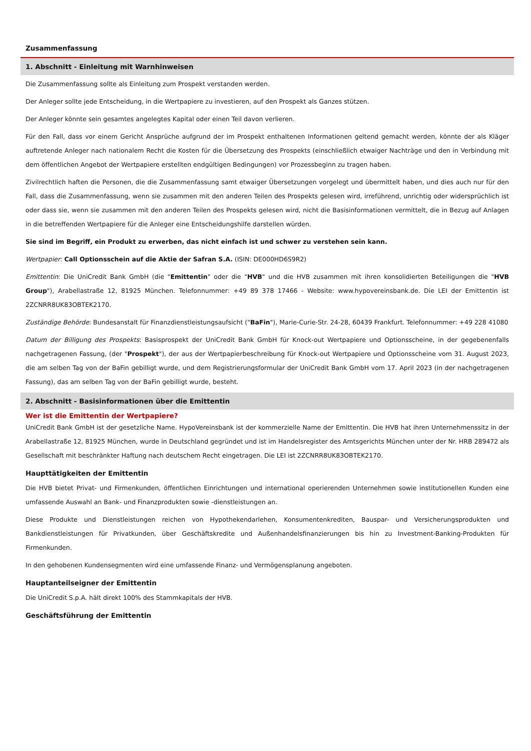Zusammenfassung
1. Abschnitt - Einleitung mit Warnhinweisen
Die Zusammenfassung sollte als Einleitung zum Prospekt verstanden werden.
Der Anleger sollte jede Entscheidung, in die Wertpapiere zu investieren, auf den Prospekt als Ganzes stützen.
Der Anleger könnte sein gesamtes angelegtes Kapital oder einen Teil davon verlieren.
Für den Fall, dass vor einem Gericht Ansprüche aufgrund der im Prospekt enthaltenen Informationen geltend gemacht werden, könnte der als Kläger auftretende Anleger nach nationalem Recht die Kosten für die Übersetzung des Prospekts (einschließlich etwaiger Nachträge und den in Verbindung mit dem öffentlichen Angebot der Wertpapiere erstellten endgültigen Bedingungen) vor Prozessbeginn zu tragen haben.
Zivilrechtlich haften die Personen, die die Zusammenfassung samt etwaiger Übersetzungen vorgelegt und übermittelt haben, und dies auch nur für den Fall, dass die Zusammenfassung, wenn sie zusammen mit den anderen Teilen des Prospekts gelesen wird, irreführend, unrichtig oder widersprüchlich ist oder dass sie, wenn sie zusammen mit den anderen Teilen des Prospekts gelesen wird, nicht die Basisinformationen vermittelt, die in Bezug auf Anlagen in die betreffenden Wertpapiere für die Anleger eine Entscheidungshilfe darstellen würden.
Sie sind im Begriff, ein Produkt zu erwerben, das nicht einfach ist und schwer zu verstehen sein kann.
Wertpapier: Call Optionsschein auf die Aktie der Safran S.A. (ISIN: DE000HD6S9R2)
Emittentin: Die UniCredit Bank GmbH (die "Emittentin" oder die "HVB" und die HVB zusammen mit ihren konsolidierten Beteiligungen die "HVB Group"), Arabellastraße 12, 81925 München. Telefonnummer: +49 89 378 17466 - Website: www.hypovereinsbank.de. Die LEI der Emittentin ist 2ZCNRR8UK83OBTEK2170.
Zuständige Behörde: Bundesanstalt für Finanzdienstleistungsaufsicht ("BaFin"), Marie-Curie-Str. 24-28, 60439 Frankfurt. Telefonnummer: +49 228 41080
Datum der Billigung des Prospekts: Basisprospekt der UniCredit Bank GmbH für Knock-out Wertpapiere und Optionsscheine, in der gegebenenfalls nachgetragenen Fassung, (der "Prospekt"), der aus der Wertpapierbeschreibung für Knock-out Wertpapiere und Optionsscheine vom 31. August 2023, die am selben Tag von der BaFin gebilligt wurde, und dem Registrierungsformular der UniCredit Bank GmbH vom 17. April 2023 (in der nachgetragenen Fassung), das am selben Tag von der BaFin gebilligt wurde, besteht.
2. Abschnitt - Basisinformationen über die Emittentin
Wer ist die Emittentin der Wertpapiere?
UniCredit Bank GmbH ist der gesetzliche Name. HypoVereinsbank ist der kommerzielle Name der Emittentin. Die HVB hat ihren Unternehmenssitz in der Arabellastraße 12, 81925 München, wurde in Deutschland gegründet und ist im Handelsregister des Amtsgerichts München unter der Nr. HRB 289472 als Gesellschaft mit beschränkter Haftung nach deutschem Recht eingetragen. Die LEI ist 2ZCNRR8UK83OBTEK2170.
Haupttätigkeiten der Emittentin
Die HVB bietet Privat- und Firmenkunden, öffentlichen Einrichtungen und international operierenden Unternehmen sowie institutionellen Kunden eine umfassende Auswahl an Bank- und Finanzprodukten sowie -dienstleistungen an.
Diese Produkte und Dienstleistungen reichen von Hypothekendarlehen, Konsumentenkrediten, Bauspar- und Versicherungsprodukten und Bankdienstleistungen für Privatkunden, über Geschäftskredite und Außenhandelsfinanzierungen bis hin zu Investment-Banking-Produkten für Firmenkunden.
In den gehobenen Kundensegmenten wird eine umfassende Finanz- und Vermögensplanung angeboten.
Hauptanteilseigner der Emittentin
Die UniCredit S.p.A. hält direkt 100% des Stammkapitals der HVB.
Geschäftsführung der Emittentin